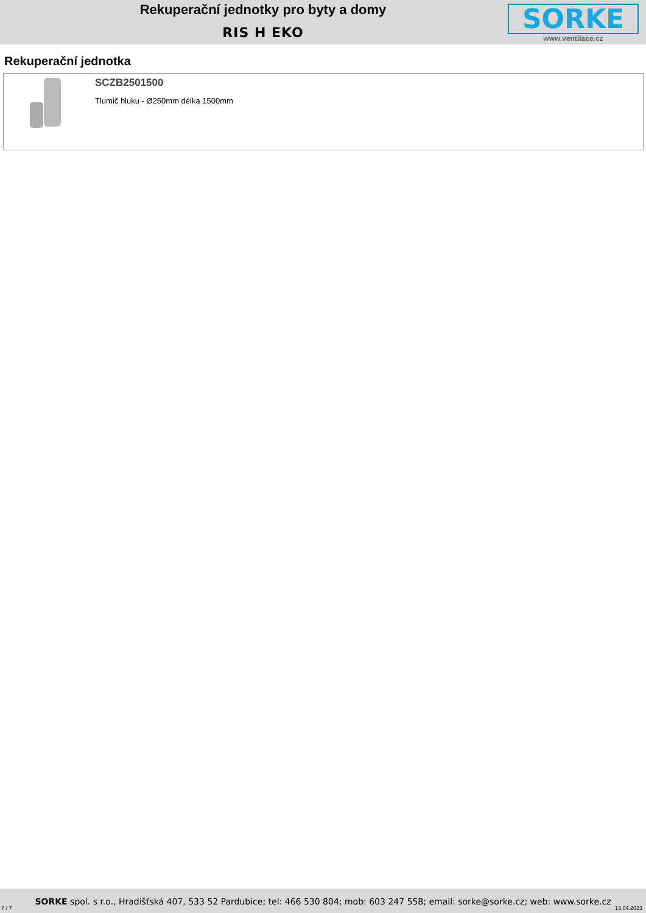Rekuperační jednotky pro byty a domy
RIS H EKO
SORKE
www.ventilace.cz
Rekuperační jednotka
SCZB2501500
Tlumič hluku - Ø250mm délka 1500mm
SORKE spol. s r.o., Hradišťská 407, 533 52 Pardubice; tel: 466 530 804; mob: 603 247 558; email: sorke@sorke.cz; web: www.sorke.cz
7 / 7 13.04.2023